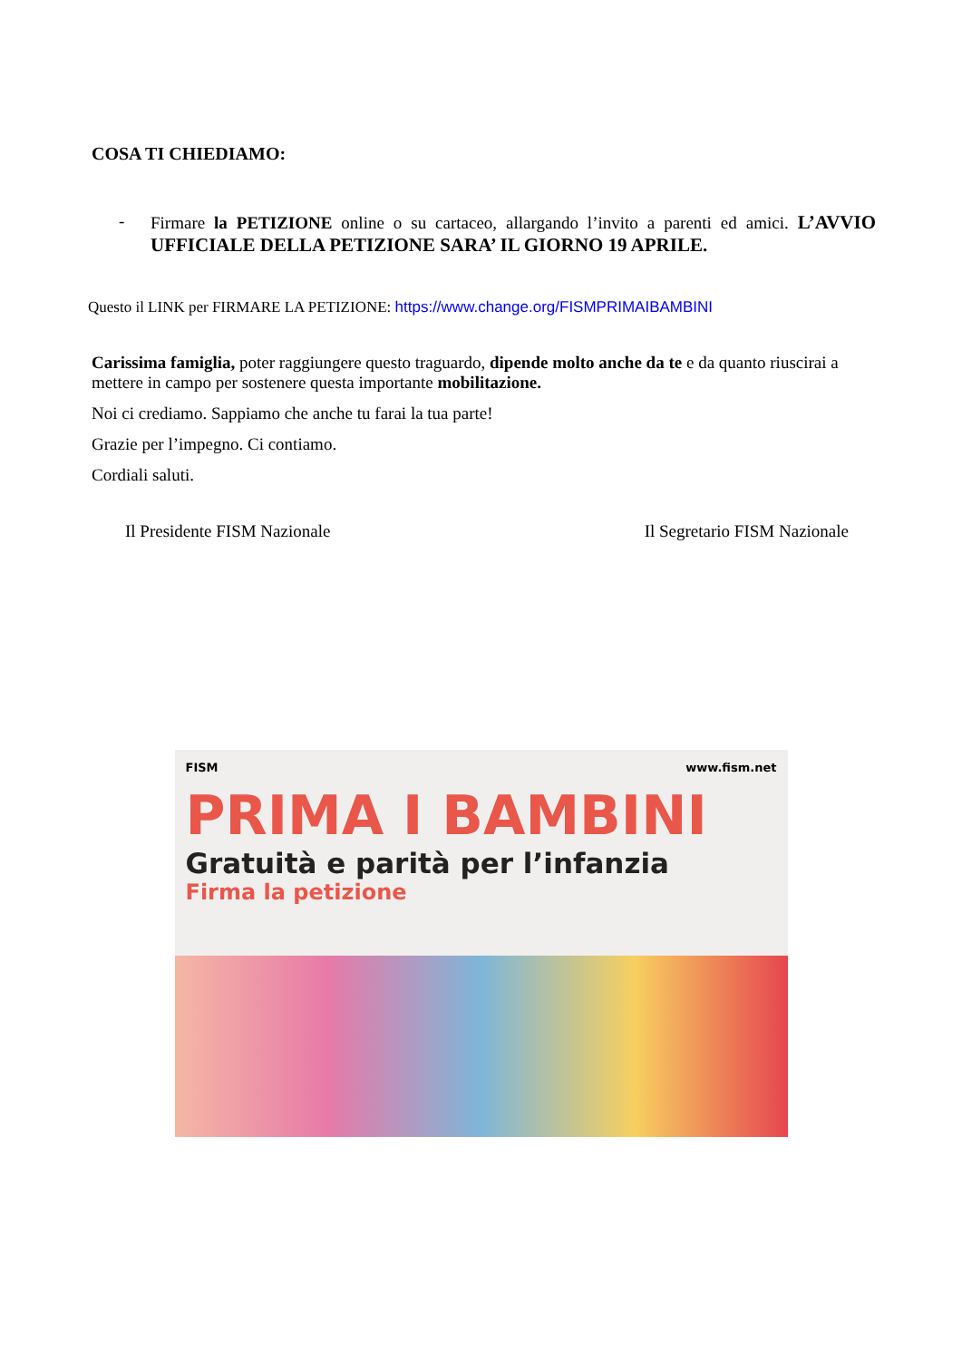COSA TI CHIEDIAMO:
- Firmare la PETIZIONE online o su cartaceo, allargando l’invito a parenti ed amici. L’AVVIO UFFICIALE DELLA PETIZIONE SARA’ IL GIORNO 19 APRILE.
Questo il LINK per FIRMARE LA PETIZIONE: https://www.change.org/FISMPRIMAIBAMBINI
Carissima famiglia, poter raggiungere questo traguardo, dipende molto anche da te e da quanto riuscirai a mettere in campo per sostenere questa importante mobilitazione.
Noi ci crediamo. Sappiamo che anche tu farai la tua parte!
Grazie per l’impegno. Ci contiamo.
Cordiali saluti.
Il Presidente FISM Nazionale Il Segretario FISM Nazionale
FISM www.fism.net
PRIMA I BAMBINI
Gratuità e parità per l’infanzia
Firma la petizione